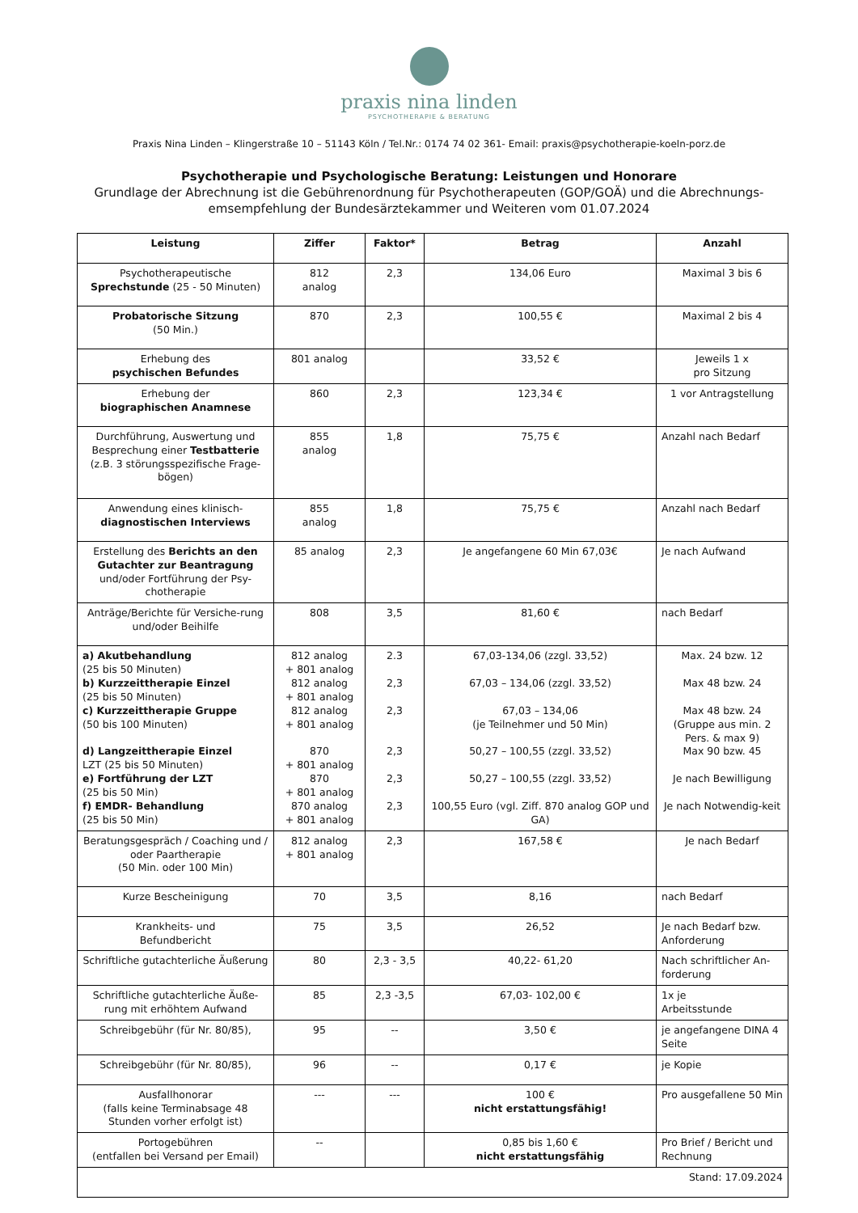praxis nina linden
PSYCHOTHERAPIE & BERATUNG
Praxis Nina Linden – Klingerstraße 10 – 51143 Köln / Tel.Nr.: 0174 74 02 361- Email: praxis@psychotherapie-koeln-porz.de
Psychotherapie und Psychologische Beratung: Leistungen und Honorare
Grundlage der Abrechnung ist die Gebührenordnung für Psychotherapeuten (GOP/GOÄ) und die Abrechnungs-emsempfehlung der Bundesärztekammer und Weiteren vom 01.07.2024
| Leistung | Ziffer | Faktor* | Betrag | Anzahl |
| --- | --- | --- | --- | --- |
| Psychotherapeutische Sprechstunde (25 - 50 Minuten) | 812 analog | 2,3 | 134,06 Euro | Maximal 3 bis 6 |
| Probatorische Sitzung (50 Min.) | 870 | 2,3 | 100,55 € | Maximal 2 bis 4 |
| Erhebung des psychischen Befundes | 801 analog | | 33,52 € | Jeweils 1 x pro Sitzung |
| Erhebung der biographischen Anamnese | 860 | 2,3 | 123,34 € | 1 vor Antragstellung |
| Durchführung, Auswertung und Besprechung einer Testbatterie (z.B. 3 störungsspezifische Frage-bögen) | 855 analog | 1,8 | 75,75 € | Anzahl nach Bedarf |
| Anwendung eines klinisch- diagnostischen Interviews | 855 analog | 1,8 | 75,75 € | Anzahl nach Bedarf |
| Erstellung des Berichts an den Gutachter zur Beantragung und/oder Fortführung der Psy-chotherapie | 85 analog | 2,3 | Je angefangene 60 Min 67,03€ | Je nach Aufwand |
| Anträge/Berichte für Versiche-rung und/oder Beihilfe | 808 | 3,5 | 81,60 € | nach Bedarf |
| a) Akutbehandlung (25 bis 50 Minuten) b) Kurzzeittherapie Einzel (25 bis 50 Minuten) c) Kurzzeittherapie Gruppe (50 bis 100 Minuten) d) Langzeittherapie Einzel LZT (25 bis 50 Minuten) e) Fortführung der LZT (25 bis 50 Min) f) EMDR- Behandlung (25 bis 50 Min) | 812 analog + 801 analog 812 analog + 801 analog 812 analog + 801 analog 870 + 801 analog 870 + 801 analog 870 analog + 801 analog | 2.3 2,3 2,3 2,3 2,3 2,3 | 67,03-134,06 (zzgl. 33,52) 67,03 – 134,06 (zzgl. 33,52) 67,03 – 134,06 (je Teilnehmer und 50 Min) 50,27 – 100,55 (zzgl. 33,52) 50,27 – 100,55 (zzgl. 33,52) 100,55 Euro (vgl. Ziff. 870 analog GOP und GA) | Max. 24 bzw. 12 Max 48 bzw. 24 Max 48 bzw. 24 (Gruppe aus min. 2 Pers. & max 9) Max 90 bzw. 45 Je nach Bewilligung Je nach Notwendig-keit |
| Beratungsgespräch / Coaching und / oder Paartherapie (50 Min. oder 100 Min) | 812 analog + 801 analog | 2,3 | 167,58 € | Je nach Bedarf |
| Kurze Bescheinigung | 70 | 3,5 | 8,16 | nach Bedarf |
| Krankheits- und Befundbericht | 75 | 3,5 | 26,52 | Je nach Bedarf bzw. Anforderung |
| Schriftliche gutachterliche Äußerung | 80 | 2,3 - 3,5 | 40,22- 61,20 | Nach schriftlicher An-forderung |
| Schriftliche gutachterliche Äuße-rung mit erhöhtem Aufwand | 85 | 2,3 -3,5 | 67,03- 102,00 € | 1x je Arbeitsstunde |
| Schreibgebühr (für Nr. 80/85), | 95 | -- | 3,50 € | je angefangene DINA 4 Seite |
| Schreibgebühr (für Nr. 80/85), | 96 | -- | 0,17 € | je Kopie |
| Ausfallhonorar (falls keine Terminabsage 48 Stunden vorher erfolgt ist) | --- | --- | 100 € nicht erstattungsfähig! | Pro ausgefallene 50 Min |
| Portogebühren (entfallen bei Versand per Email) | -- | | 0,85 bis 1,60 € nicht erstattungsfähig | Pro Brief / Bericht und Rechnung |
| Stand: 17.09.2024 | | | | |